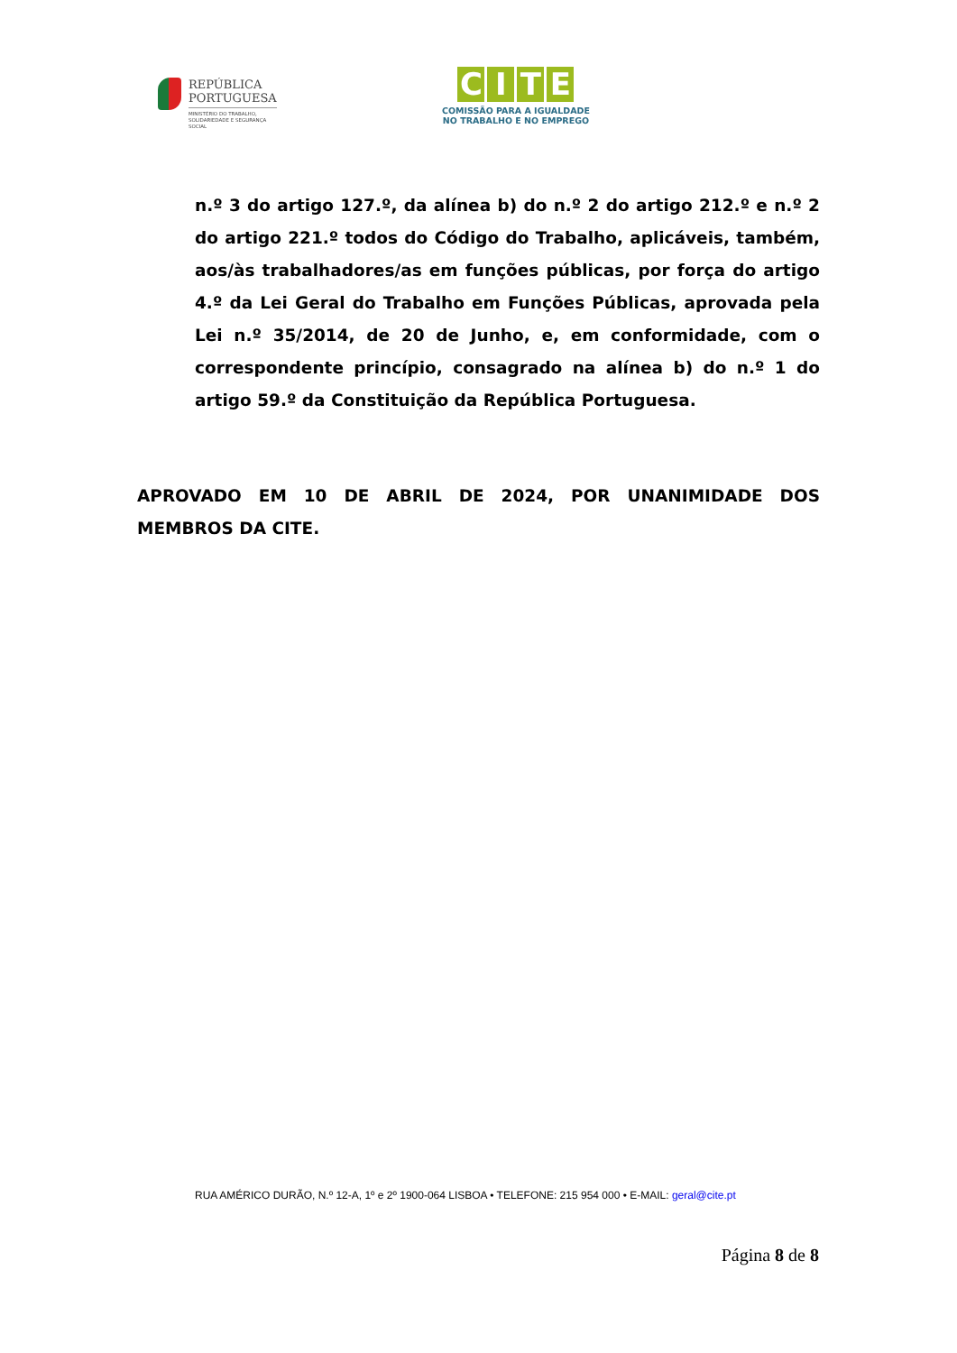REPÚBLICA
PORTUGUESA
MINISTÉRIO DO TRABALHO,
SOLIDARIEDADE E SEGURANÇA
SOCIAL
CITE
COMISSÃO PARA A IGUALDADE
NO TRABALHO E NO EMPREGO
n.º 3 do artigo 127.º, da alínea b) do n.º 2 do artigo 212.º e n.º 2 do artigo 221.º todos do Código do Trabalho, aplicáveis, também, aos/às trabalhadores/as em funções públicas, por força do artigo 4.º da Lei Geral do Trabalho em Funções Públicas, aprovada pela Lei n.º 35/2014, de 20 de Junho, e, em conformidade, com o correspondente princípio, consagrado na alínea b) do n.º 1 do artigo 59.º da Constituição da República Portuguesa.
APROVADO EM 10 DE ABRIL DE 2024, POR UNANIMIDADE DOS MEMBROS DA CITE.
RUA AMÉRICO DURÃO, N.º 12-A, 1º e 2º 1900-064 LISBOA • TELEFONE: 215 954 000 • E-MAIL: geral@cite.pt
Página 8 de 8